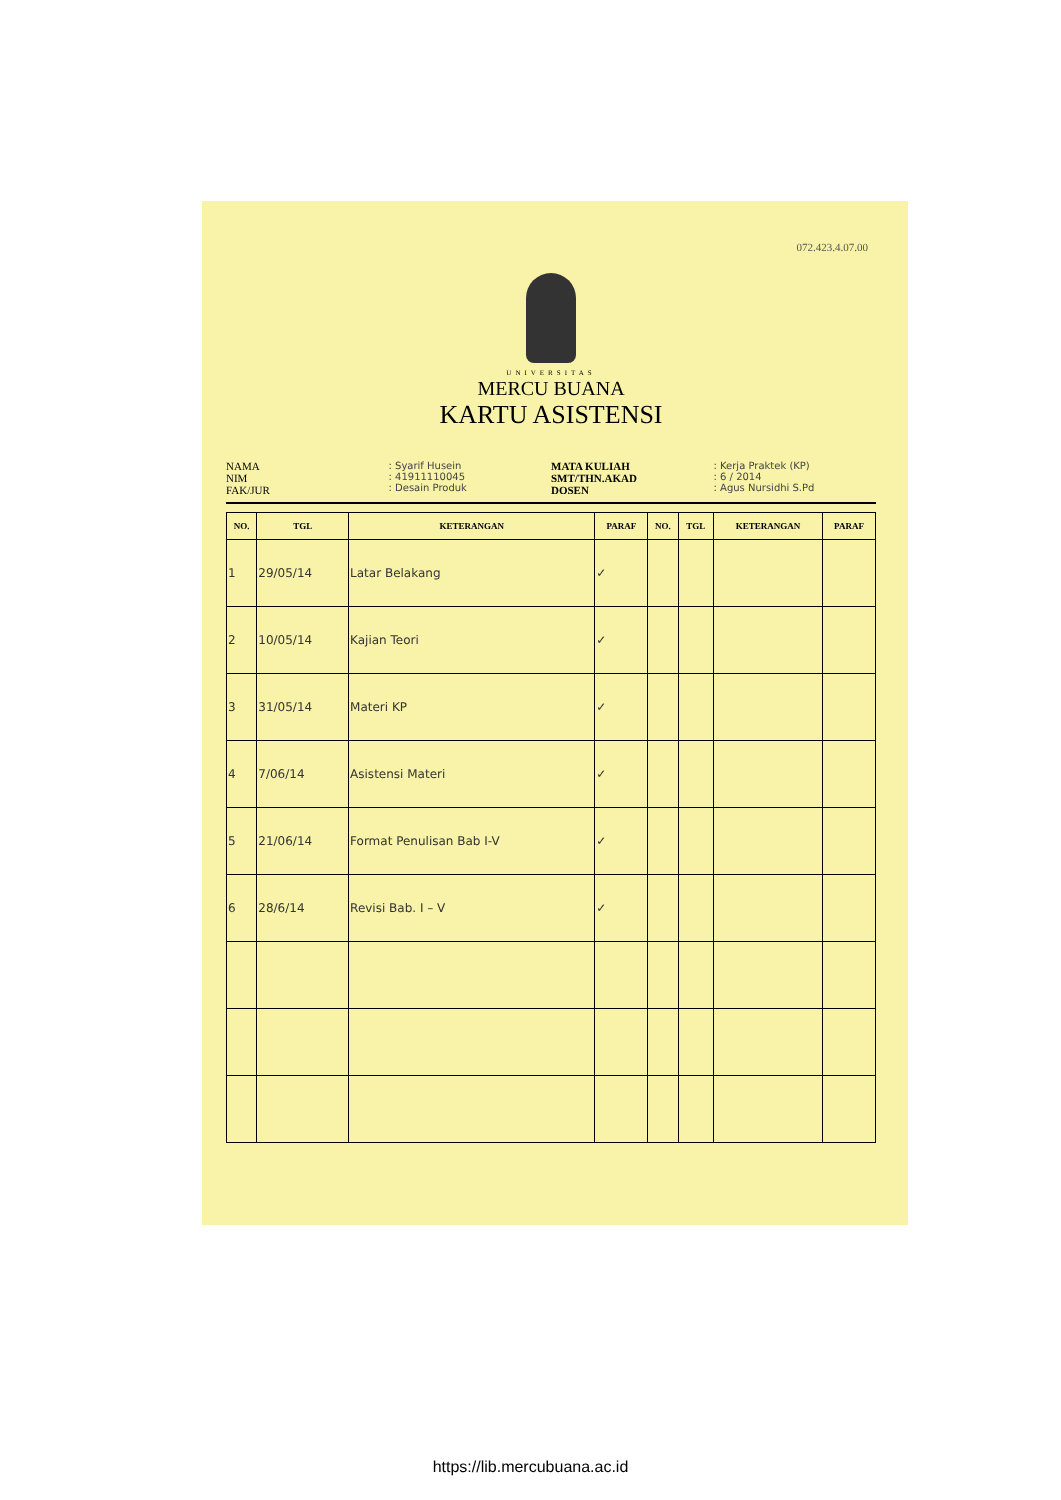072.423.4.07.00
UNIVERSITAS
MERCU BUANA
KARTU ASISTENSI
NAMA
NIM
FAK/JUR
: Syarif Husein
: 41911110045
: Desain Produk
MATA KULIAH
SMT/THN.AKAD
DOSEN
: Kerja Praktek (KP)
: 6 / 2014
: Agus Nursidhi S.Pd
| NO. | TGL | KETERANGAN | PARAF | NO. | TGL | KETERANGAN | PARAF |
| --- | --- | --- | --- | --- | --- | --- | --- |
| 1 | 29/05/14 | Latar Belakang | ✓ | | | | |
| 2 | 10/05/14 | Kajian Teori | ✓ | | | | |
| 3 | 31/05/14 | Materi KP | ✓ | | | | |
| 4 | 7/06/14 | Asistensi Materi | ✓ | | | | |
| 5 | 21/06/14 | Format Penulisan Bab I-V | ✓ | | | | |
| 6 | 28/6/14 | Revisi Bab. I – V | ✓ | | | | |
https://lib.mercubuana.ac.id